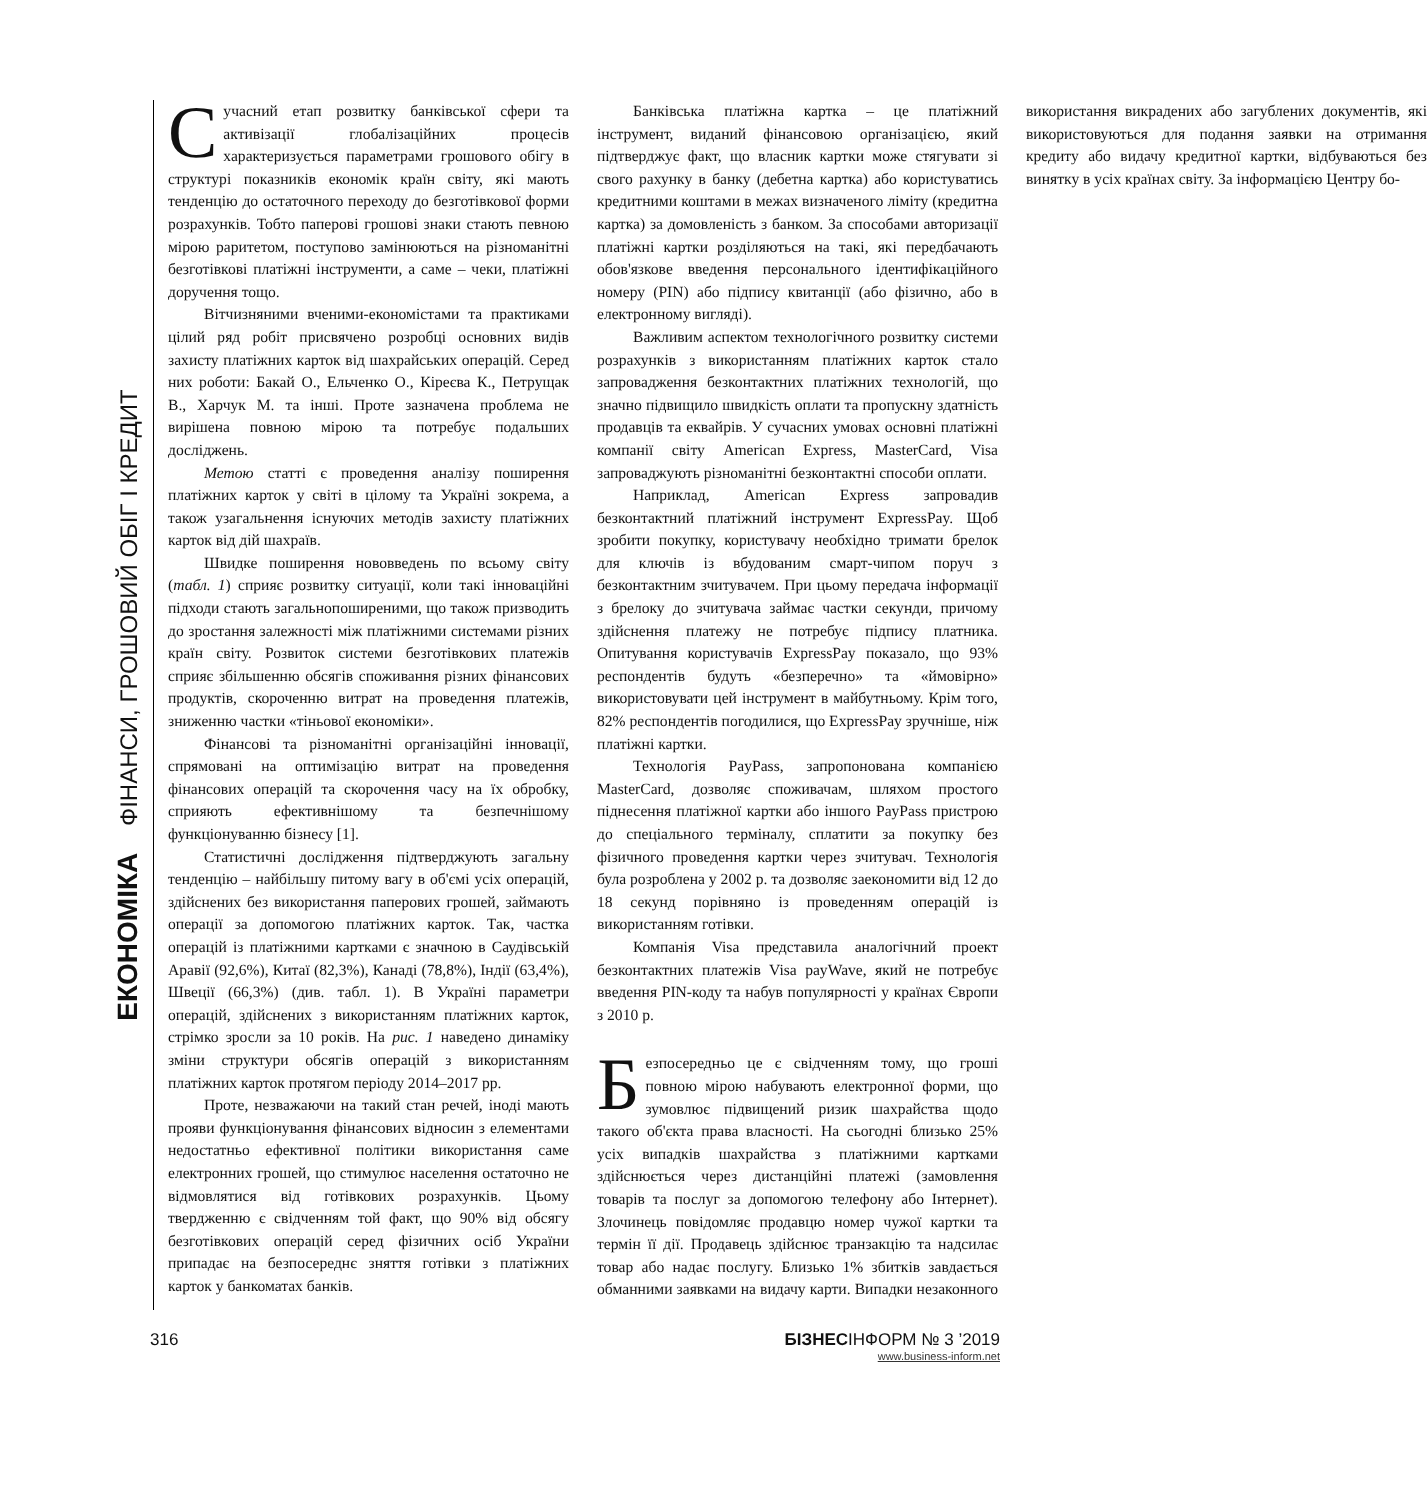ЕКОНОМІКА ФІНАНСИ, ГРОШОВИЙ ОБІГ І КРЕДИТ
Сучасний етап розвитку банківської сфери та активізації глобалізаційних процесів характеризується параметрами грошового обігу в структурі показників економік країн світу, які мають тенденцію до остаточного переходу до безготівкової форми розрахунків. Тобто паперові грошові знаки стають певною мірою раритетом, поступово замінюються на різноманітні безготівкові платіжні інструменти, а саме – чеки, платіжні доручення тощо.
Вітчизняними вченими-економістами та практиками цілий ряд робіт присвячено розробці основних видів захисту платіжних карток від шахрайських операцій. Серед них роботи: Бакай О., Ельченко О., Кіреєва К., Петрущак В., Харчук М. та інші. Проте зазначена проблема не вирішена повною мірою та потребує подальших досліджень.
Метою статті є проведення аналізу поширення платіжних карток у світі в цілому та Україні зокрема, а також узагальнення існуючих методів захисту платіжних карток від дій шахраїв.
Швидке поширення нововведень по всьому світу (табл. 1) сприяє розвитку ситуації, коли такі інноваційні підходи стають загальнопоширеними, що також призводить до зростання залежності між платіжними системами різних країн світу. Розвиток системи безготівкових платежів сприяє збільшенню обсягів споживання різних фінансових продуктів, скороченню витрат на проведення платежів, зниженню частки «тіньової економіки».
Фінансові та різноманітні організаційні інновації, спрямовані на оптимізацію витрат на проведення фінансових операцій та скорочення часу на їх обробку, сприяють ефективнішому та безпечнішому функціонуванню бізнесу [1].
Статистичні дослідження підтверджують загальну тенденцію – найбільшу питому вагу в об'ємі усіх операцій, здійснених без використання паперових грошей, займають операції за допомогою платіжних карток. Так, частка операцій із платіжними картками є значною в Саудівській Аравії (92,6%), Китаї (82,3%), Канаді (78,8%), Індії (63,4%), Швеції (66,3%) (див. табл. 1). В Україні параметри операцій, здійснених з використанням платіжних карток, стрімко зросли за 10 років. На рис. 1 наведено динаміку зміни структури обсягів операцій з використанням платіжних карток протягом періоду 2014–2017 рр.
Проте, незважаючи на такий стан речей, іноді мають прояви функціонування фінансових відносин з елементами недостатньо ефективної політики використання саме електронних грошей, що стимулює населення остаточно не відмовлятися від готівкових розрахунків. Цьому твердженню є свідченням той факт, що 90% від обсягу безготівкових операцій серед фізичних осіб України припадає на безпосереднє зняття готівки з платіжних карток у банкоматах банків.
Банківська платіжна картка – це платіжний інструмент, виданий фінансовою організацією, який підтверджує факт, що власник картки може стягувати зі свого рахунку в банку (дебетна картка) або користуватись кредитними коштами в межах визначеного ліміту (кредитна картка) за домовленість з банком. За способами авторизації платіжні картки розділяються на такі, які передбачають обов'язкове введення персонального ідентифікаційного номеру (PIN) або підпису квитанції (або фізично, або в електронному вигляді).
Важливим аспектом технологічного розвитку системи розрахунків з використанням платіжних карток стало запровадження безконтактних платіжних технологій, що значно підвищило швидкість оплати та пропускну здатність продавців та еквайрів. У сучасних умовах основні платіжні компанії світу American Express, MasterCard, Visa запроваджують різноманітні безконтактні способи оплати.
Наприклад, American Express запровадив безконтактний платіжний інструмент ExpressPay. Щоб зробити покупку, користувачу необхідно тримати брелок для ключів із вбудованим смарт-чипом поруч з безконтактним зчитувачем. При цьому передача інформації з брелоку до зчитувача займає частки секунди, причому здійснення платежу не потребує підпису платника. Опитування користувачів ExpressPay показало, що 93% респондентів будуть «безперечно» та «ймовірно» використовувати цей інструмент в майбутньому. Крім того, 82% респондентів погодилися, що ExpressPay зручніше, ніж платіжні картки.
Технологія PayPass, запропонована компанією MasterCard, дозволяє споживачам, шляхом простого піднесення платіжної картки або іншого PayPass пристрою до спеціального терміналу, сплатити за покупку без фізичного проведення картки через зчитувач. Технологія була розроблена у 2002 р. та дозволяє заекономити від 12 до 18 секунд порівняно із проведенням операцій із використанням готівки.
Компанія Visa представила аналогічний проект безконтактних платежів Visa payWave, який не потребує введення PIN-коду та набув популярності у країнах Європи з 2010 р.
Безпосередньо це є свідченням тому, що гроші повною мірою набувають електронної форми, що зумовлює підвищений ризик шахрайства щодо такого об'єкта права власності. На сьогодні близько 25% усіх випадків шахрайства з платіжними картками здійснюється через дистанційні платежі (замовлення товарів та послуг за допомогою телефону або Інтернет). Злочинець повідомляє продавцю номер чужої картки та термін її дії. Продавець здійснює транзакцію та надсилає товар або надає послугу. Близько 1% збитків завдається обманними заявками на видачу карти. Випадки незаконного використання викрадених або загублених документів, які використовуються для подання заявки на отримання кредиту або видачу кредитної картки, відбуваються без винятку в усіх країнах світу. За інформацією Центру бо-
316 БІЗНЕСІНФОРМ № 3 ’2019
www.business-inform.net